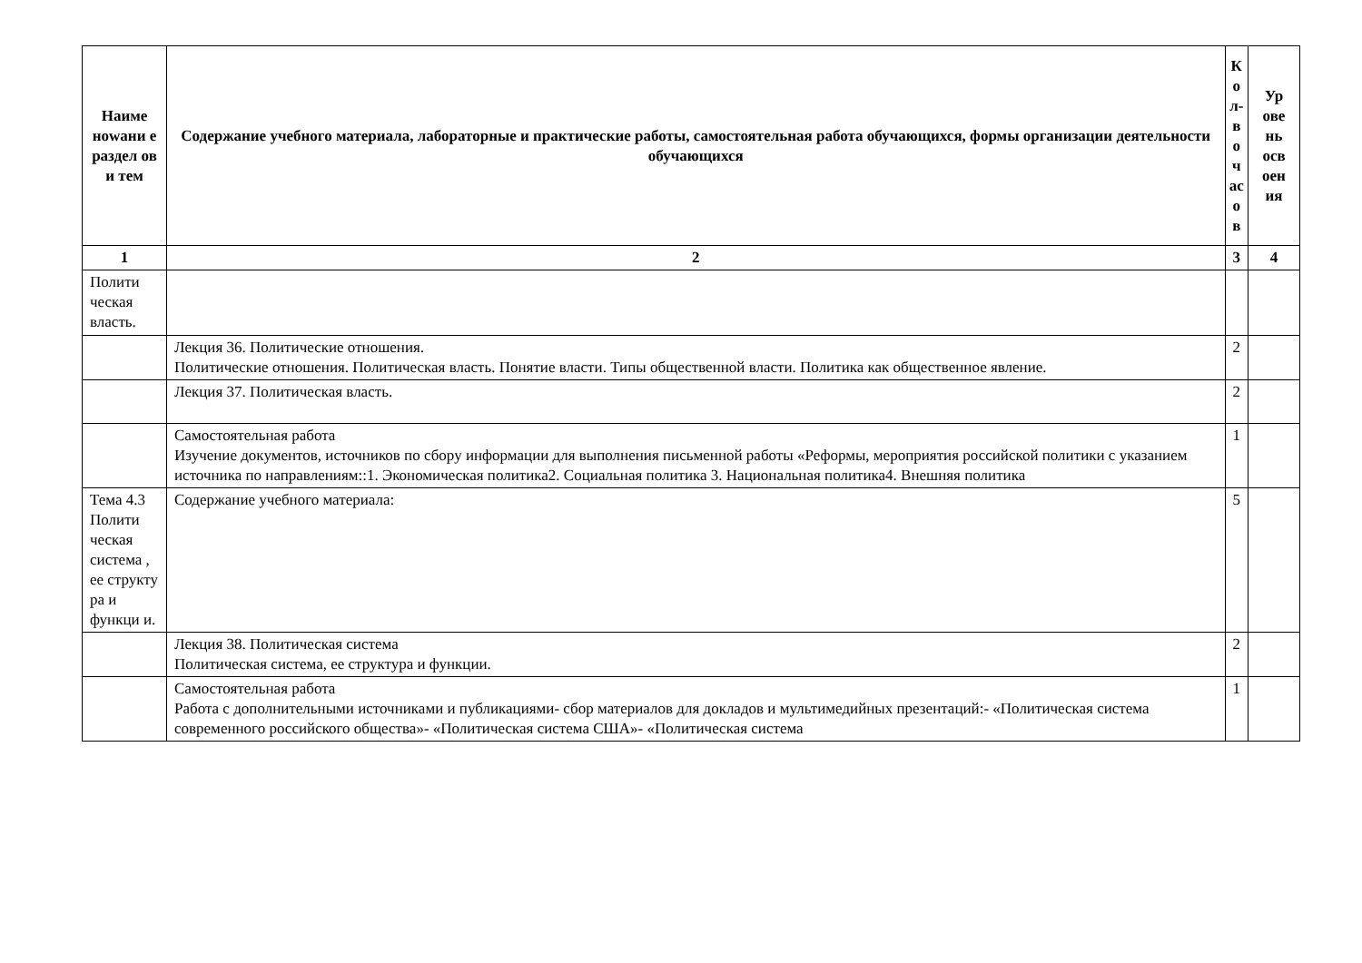| Наиме нowани е раздел ов и тем | Содержание учебного материала, лабораторные и практические работы, самостоятельная работа обучающихся, формы организации деятельности обучающихся | К о л- в о ч ас о в | Ур ове нь осв оен ия |
| --- | --- | --- | --- |
| 1 | 2 | 3 | 4 |
| Полити ческая власть. | | | |
| | Лекция 36. Политические отношения. Политические отношения. Политическая власть. Понятие власти. Типы общественной власти. Политика как общественное явление. | 2 | |
| | Лекция 37. Политическая власть. | 2 | |
| | Самостоятельная работа Изучение документов, источников по сбору информации для выполнения письменной работы «Реформы, мероприятия российской политики с указанием источника по направлениям::1. Экономическая политика2. Социальная политика 3. Национальная политика4. Внешняя политика | 1 | |
| Тема 4.3 Полити ческая система , ее структу ра и функци и. | Содержание учебного материала: | 5 | |
| | Лекция 38. Политическая система Политическая система, ее структура и функции. | 2 | |
| | Самостоятельная работа Работа с дополнительными источниками и публикациями- сбор материалов для докладов и мультимедийных презентаций:- «Политическая система современного российского общества»- «Политическая система США»- «Политическая система | 1 | |